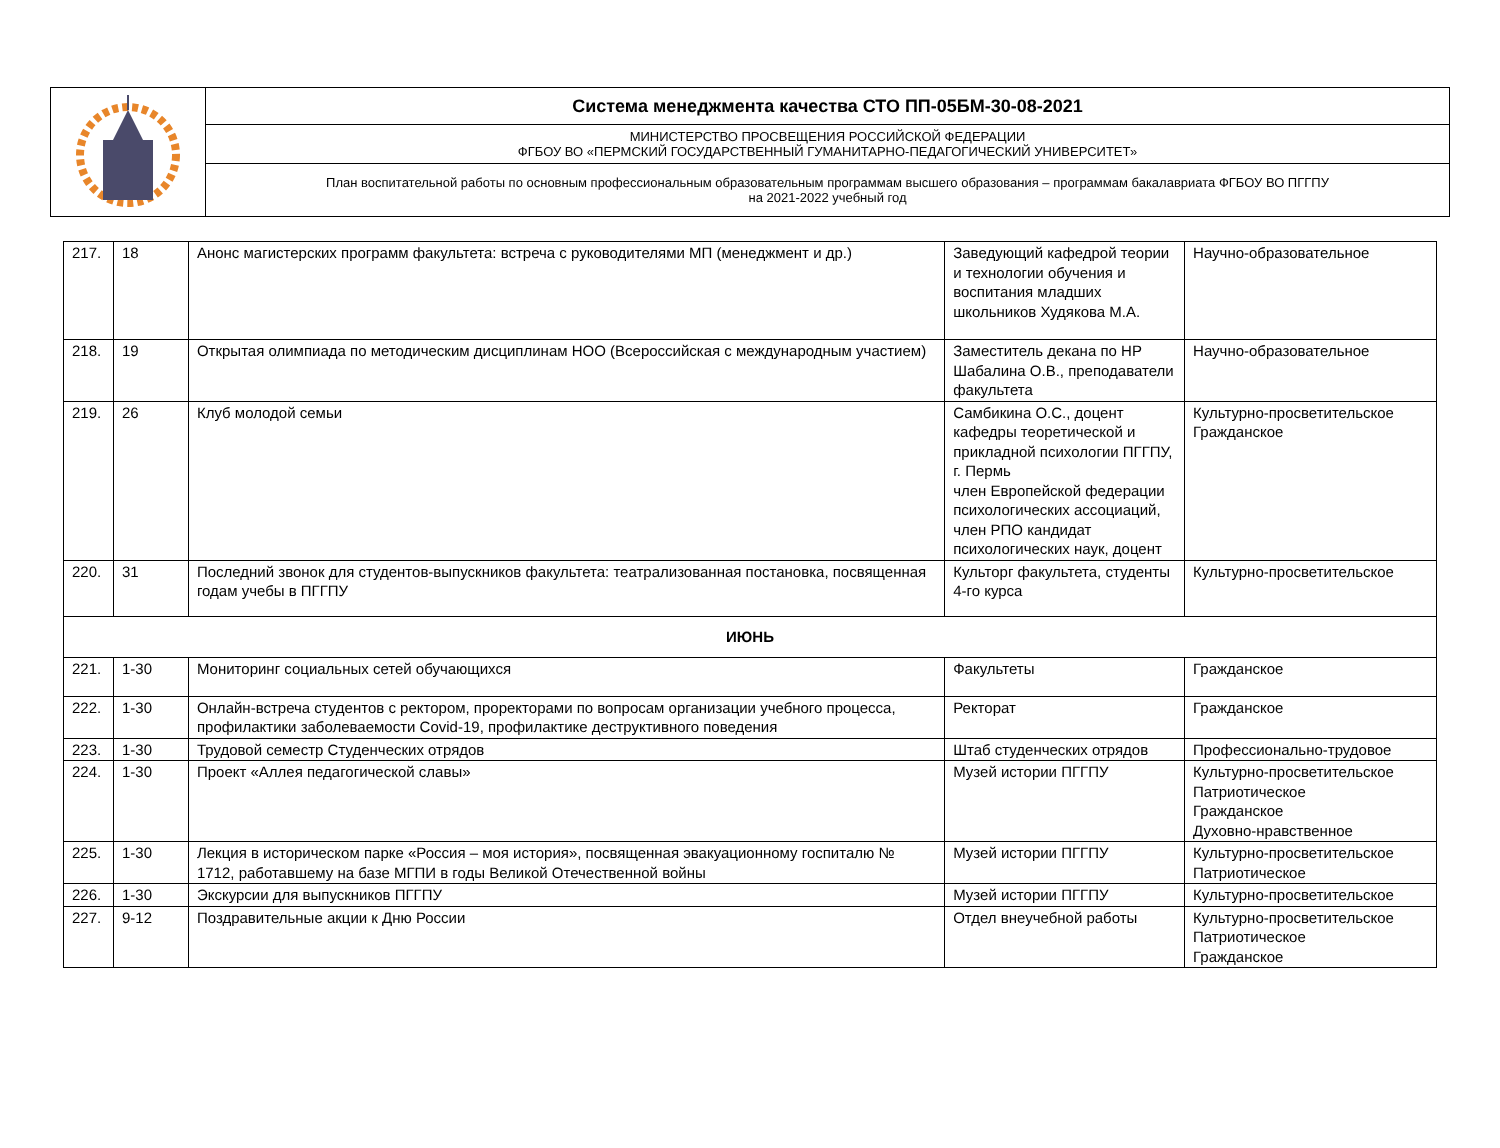| | Система менеджмента качества СТО ПП-05БМ-30-08-2021 |
| | МИНИСТЕРСТВО ПРОСВЕЩЕНИЯ РОССИЙСКОЙ ФЕДЕРАЦИИ ФГБОУ ВО «ПЕРМСКИЙ ГОСУДАРСТВЕННЫЙ ГУМАНИТАРНО-ПЕДАГОГИЧЕСКИЙ УНИВЕРСИТЕТ» |
| | План воспитательной работы по основным профессиональным образовательным программам высшего образования – программам бакалавриата ФГБОУ ВО ПГГПУ на 2021-2022 учебный год |
| 217. | 18 | Анонс магистерских программ факультета: встреча с руководителями МП (менеджмент и др.) | Заведующий кафедрой теории и технологии обучения и воспитания младших школьников Худякова М.А. | Научно-образовательное |
| 218. | 19 | Открытая олимпиада по методическим дисциплинам НОО (Всероссийская с международным участием) | Заместитель декана по НР Шабалина О.В., преподаватели факультета | Научно-образовательное |
| 219. | 26 | Клуб молодой семьи | Самбикина О.С., доцент кафедры теоретической и прикладной психологии ПГГПУ, г. Пермь член Европейской федерации психологических ассоциаций, член РПО кандидат психологических наук, доцент | Культурно-просветительское Гражданское |
| 220. | 31 | Последний звонок для студентов-выпускников факультета: театрализованная постановка, посвященная годам учебы в ПГГПУ | Культорг факультета, студенты 4-го курса | Культурно-просветительское |
| ИЮНЬ | | | | |
| 221. | 1-30 | Мониторинг социальных сетей обучающихся | Факультеты | Гражданское |
| 222. | 1-30 | Онлайн-встреча студентов с ректором, проректорами по вопросам организации учебного процесса, профилактики заболеваемости Covid-19, профилактике деструктивного поведения | Ректорат | Гражданское |
| 223. | 1-30 | Трудовой семестр Студенческих отрядов | Штаб студенческих отрядов | Профессионально-трудовое |
| 224. | 1-30 | Проект «Аллея педагогической славы» | Музей истории ПГГПУ | Культурно-просветительское Патриотическое Гражданское Духовно-нравственное |
| 225. | 1-30 | Лекция в историческом парке «Россия – моя история», посвященная эвакуационному госпиталю № 1712, работавшему на базе МГПИ в годы Великой Отечественной войны | Музей истории ПГГПУ | Культурно-просветительское Патриотическое |
| 226. | 1-30 | Экскурсии для выпускников ПГГПУ | Музей истории ПГГПУ | Культурно-просветительское |
| 227. | 9-12 | Поздравительные акции к Дню России | Отдел внеучебной работы | Культурно-просветительское Патриотическое Гражданское |